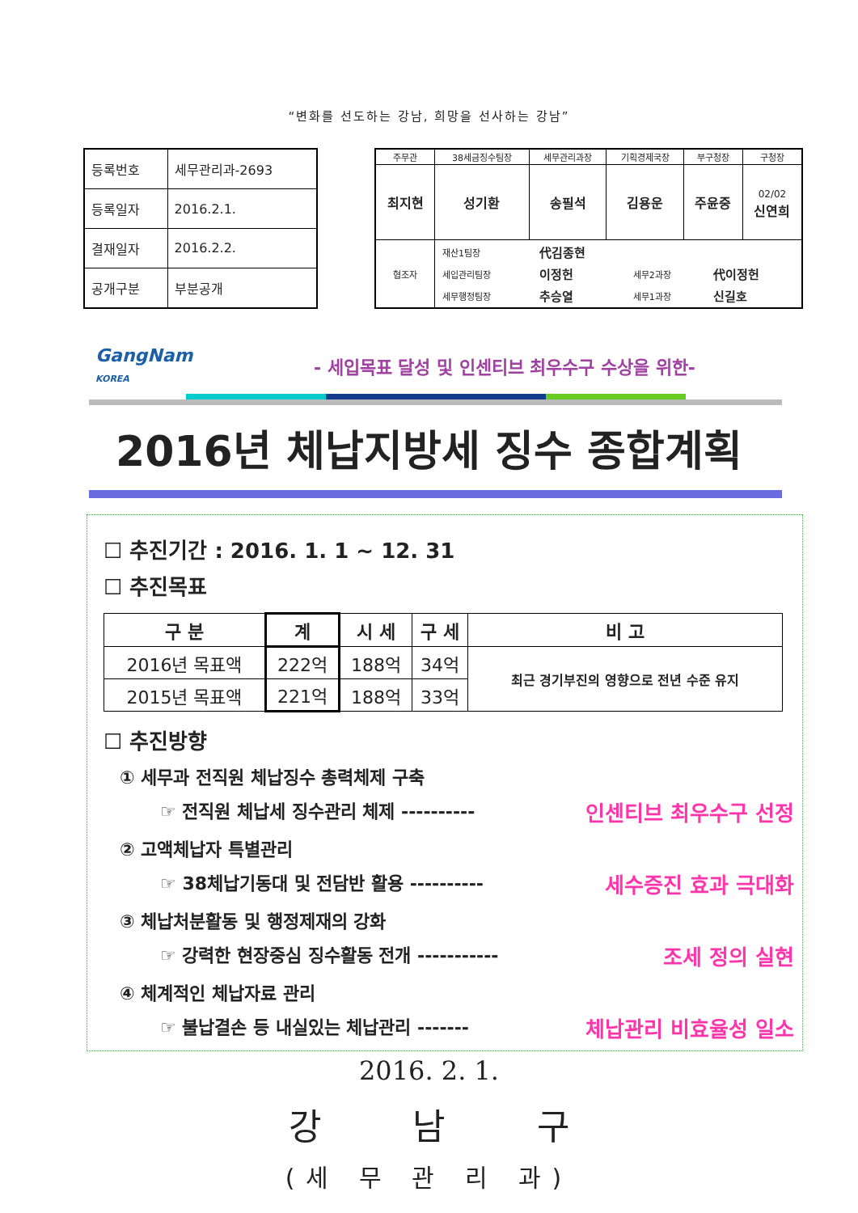“변화를 선도하는 강남, 희망을 선사하는 강남”
| 등록번호 | 세무관리과-2693 |
| 등록일자 | 2016.2.1. |
| 결재일자 | 2016.2.2. |
| 공개구분 | 부분공개 |
| 주무관 | 38세금징수팀장 | 세무관리과장 | 기획경제국장 | 부구청장 | 구청장 |
| 최지현 | 성기환 | 송필석 | 김용운 | 주윤중 | 02/02 신연희 |
| 협조자 | / 재산1팀장 / 代김종현 / / / / 세입관리팀장 / 이정헌 / 세무2과장 / 代이정헌 / / 세무행정팀장 / 추승열 / 세무1과장 / 신길호 / | | | | |
GangNam
KOREA - 세입목표 달성 및 인센티브 최우수구 수상을 위한-
2016년 체납지방세 징수 종합계획
☐ 추진기간 : 2016. 1. 1 ~ 12. 31
☐ 추진목표
| 구 분 | 계 | 시 세 | 구 세 | 비 고 |
| --- | --- | --- | --- | --- |
| 2016년 목표액 | 222억 | 188억 | 34억 | 최근 경기부진의 영향으로 전년 수준 유지 |
| 2015년 목표액 | 221억 | 188억 | 33억 | |
☐ 추진방향
① 세무과 전직원 체납징수 총력체제 구축
☞ 전직원 체납세 징수관리 체제 ---------- 인센티브 최우수구 선정
② 고액체납자 특별관리
☞ 38체납기동대 및 전담반 활용 ---------- 세수증진 효과 극대화
③ 체납처분활동 및 행정제재의 강화
☞ 강력한 현장중심 징수활동 전개 ----------- 조세 정의 실현
④ 체계적인 체납자료 관리
☞ 불납결손 등 내실있는 체납관리 ------- 체납관리 비효율성 일소
2016. 2. 1.
강 남 구
(세 무 관 리 과)